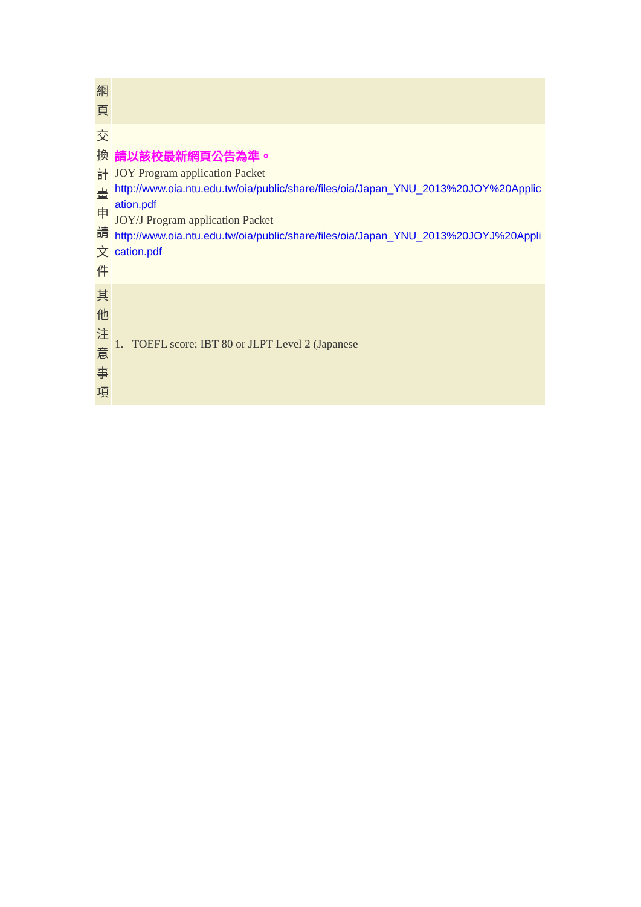| 網 頁 | |
| 交 換 計 畫 申 請 文 件 | 請以該校最新網頁公告為準。 JOY Program application Packet http://www.oia.ntu.edu.tw/oia/public/share/files/oia/Japan_YNU_2013%20JOY%20Application.pdf JOY/J Program application Packet http://www.oia.ntu.edu.tw/oia/public/share/files/oia/Japan_YNU_2013%20JOYJ%20Application.pdf |
| 其 他 注 意 事 項 | 1. TOEFL score: IBT 80 or JLPT Level 2 (Japanese |